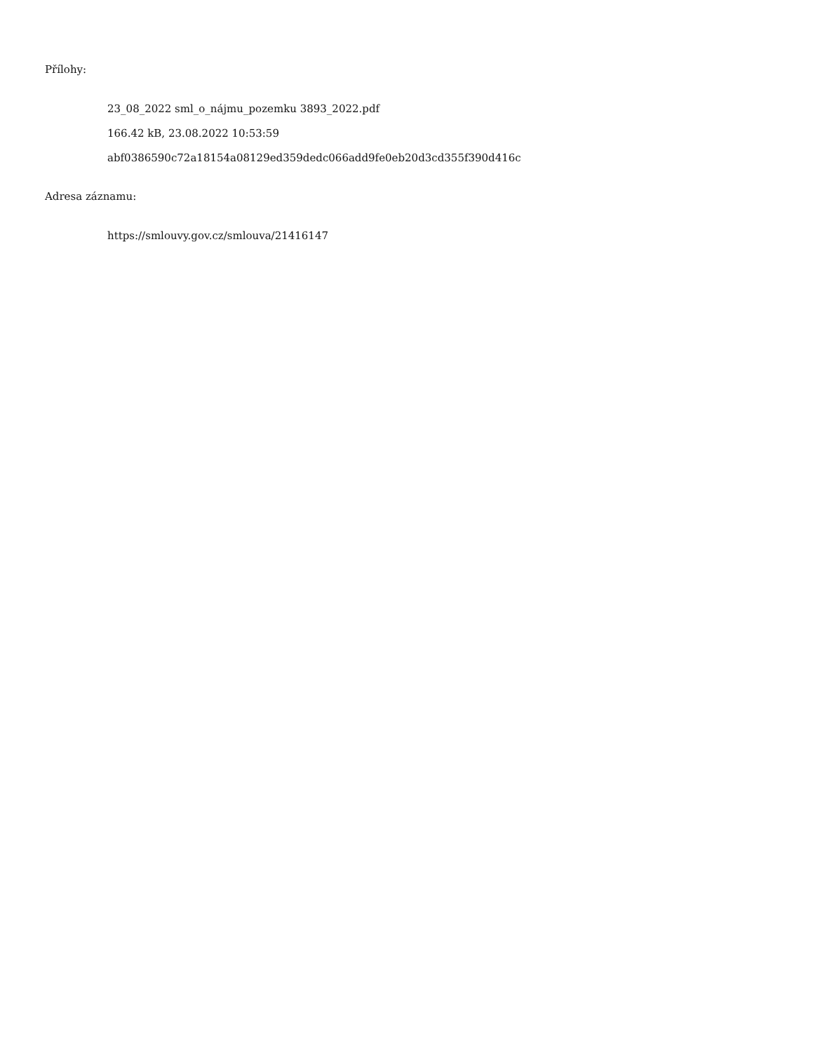Přílohy:
23_08_2022 sml_o_nájmu_pozemku 3893_2022.pdf
166.42 kB, 23.08.2022 10:53:59
abf0386590c72a18154a08129ed359dedc066add9fe0eb20d3cd355f390d416c
Adresa záznamu:
https://smlouvy.gov.cz/smlouva/21416147